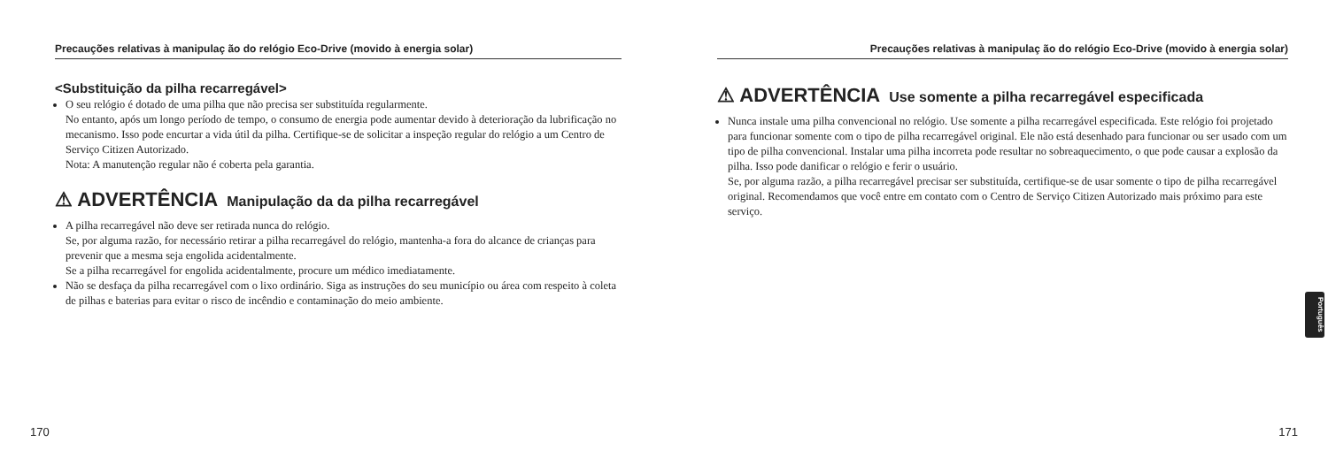Precauções relativas à manipulaç ão do relógio Eco-Drive (movido à energia solar)
<Substituição da pilha recarregável>
O seu relógio é dotado de uma pilha que não precisa ser substituída regularmente.
No entanto, após um longo período de tempo, o consumo de energia pode aumentar devido à deterioração da lubrificação no mecanismo. Isso pode encurtar a vida útil da pilha. Certifique-se de solicitar a inspeção regular do relógio a um Centro de Serviço Citizen Autorizado.
Nota: A manutenção regular não é coberta pela garantia.
⚠ ADVERTÊNCIA Manipulação da da pilha recarregável
A pilha recarregável não deve ser retirada nunca do relógio.
Se, por alguma razão, for necessário retirar a pilha recarregável do relógio, mantenha-a fora do alcance de crianças para prevenir que a mesma seja engolida acidentalmente.
Se a pilha recarregável for engolida acidentalmente, procure um médico imediatamente.
Não se desfaça da pilha recarregável com o lixo ordinário. Siga as instruções do seu município ou área com respeito à coleta de pilhas e baterias para evitar o risco de incêndio e contaminação do meio ambiente.
170
Precauções relativas à manipulaç ão do relógio Eco-Drive (movido à energia solar)
⚠ ADVERTÊNCIA Use somente a pilha recarregável especificada
Nunca instale uma pilha convencional no relógio. Use somente a pilha recarregável especificada. Este relógio foi projetado para funcionar somente com o tipo de pilha recarregável original. Ele não está desenhado para funcionar ou ser usado com um tipo de pilha convencional. Instalar uma pilha incorreta pode resultar no sobreaquecimento, o que pode causar a explosão da pilha. Isso pode danificar o relógio e ferir o usuário.
Se, por alguma razão, a pilha recarregável precisar ser substituída, certifique-se de usar somente o tipo de pilha recarregável original. Recomendamos que você entre em contato com o Centro de Serviço Citizen Autorizado mais próximo para este serviço.
Português
171